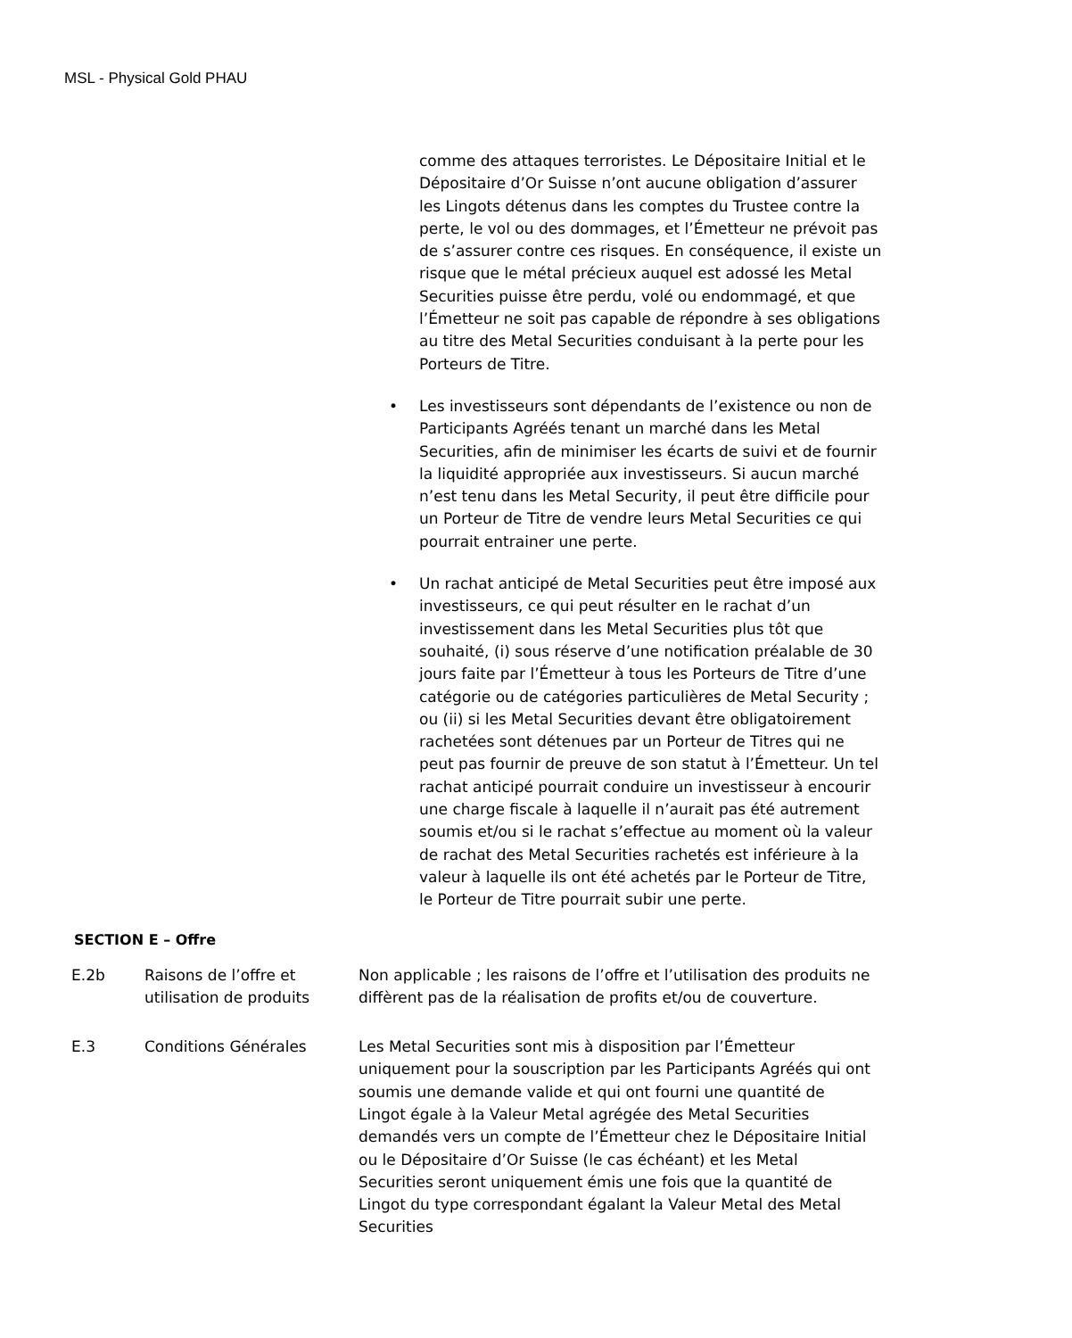MSL - Physical Gold PHAU
comme des attaques terroristes. Le Dépositaire Initial et le Dépositaire d’Or Suisse n’ont aucune obligation d’assurer les Lingots détenus dans les comptes du Trustee contre la perte, le vol ou des dommages, et l’Émetteur ne prévoit pas de s’assurer contre ces risques. En conséquence, il existe un risque que le métal précieux auquel est adossé les Metal Securities puisse être perdu, volé ou endommagé, et que l’Émetteur ne soit pas capable de répondre à ses obligations au titre des Metal Securities conduisant à la perte pour les Porteurs de Titre.
• Les investisseurs sont dépendants de l’existence ou non de Participants Agréés tenant un marché dans les Metal Securities, afin de minimiser les écarts de suivi et de fournir la liquidité appropriée aux investisseurs. Si aucun marché n’est tenu dans les Metal Security, il peut être difficile pour un Porteur de Titre de vendre leurs Metal Securities ce qui pourrait entrainer une perte.
• Un rachat anticipé de Metal Securities peut être imposé aux investisseurs, ce qui peut résulter en le rachat d’un investissement dans les Metal Securities plus tôt que souhaité, (i) sous réserve d’une notification préalable de 30 jours faite par l’Émetteur à tous les Porteurs de Titre d’une catégorie ou de catégories particulières de Metal Security ; ou (ii) si les Metal Securities devant être obligatoirement rachetées sont détenues par un Porteur de Titres qui ne peut pas fournir de preuve de son statut à l’Émetteur. Un tel rachat anticipé pourrait conduire un investisseur à encourir une charge fiscale à laquelle il n’aurait pas été autrement soumis et/ou si le rachat s’effectue au moment où la valeur de rachat des Metal Securities rachetés est inférieure à la valeur à laquelle ils ont été achetés par le Porteur de Titre, le Porteur de Titre pourrait subir une perte.
SECTION E – Offre
| E.2b | Raisons de l’offre et utilisation de produits | Non applicable ; les raisons de l’offre et l’utilisation des produits ne diffèrent pas de la réalisation de profits et/ou de couverture. |
| E.3 | Conditions Générales | Les Metal Securities sont mis à disposition par l’Émetteur uniquement pour la souscription par les Participants Agréés qui ont soumis une demande valide et qui ont fourni une quantité de Lingot égale à la Valeur Metal agrégée des Metal Securities demandés vers un compte de l’Émetteur chez le Dépositaire Initial ou le Dépositaire d’Or Suisse (le cas échéant) et les Metal Securities seront uniquement émis une fois que la quantité de Lingot du type correspondant égalant la Valeur Metal des Metal Securities |